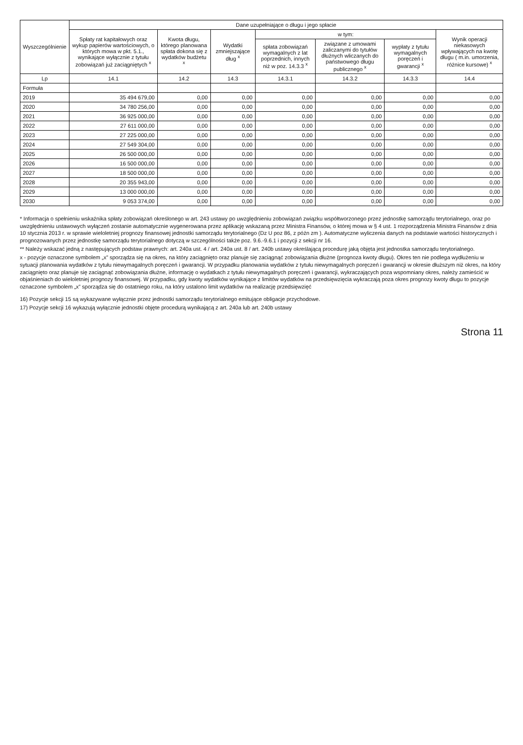| Wyszczególnienie | Dane uzupełniające o długu i jego spłacie | | | | | | |
| --- | --- | --- | --- | --- | --- | --- | --- |
| | Spłaty rat kapitałowych oraz wykup papierów wartościowych, o których mowa w pkt. 5.1., wynikające wyłącznie z tytułu zobowiązań już zaciągniętych <sup>x</sup> | Kwota długu, którego planowana spłata dokona się z wydatków budżetu <sup>x</sup> | Wydatki zmniejszające dług <sup>x</sup> | w tym: | | | Wynik operacji niekasowych wpływających na kwotę długu ( m.in. umorzenia, różnice kursowe) <sup>x</sup> |
| | | | | spłata zobowiązań wymagalnych z lat poprzednich, innych niż w poz. 14.3.3 <sup>x</sup> | związane z umowami zaliczanymi do tytułów dłużnych wliczanych do państwowego długu publicznego <sup>x</sup> | wypłaty z tytułu wymagalnych poręczeń i gwarancji <sup>x</sup> | |
| Lp | 14.1 | 14.2 | 14.3 | 14.3.1 | 14.3.2 | 14.3.3 | 14.4 |
| Formuła | | | | | | | |
| 2019 | 35 494 679,00 | 0,00 | 0,00 | 0,00 | 0,00 | 0,00 | 0,00 |
| 2020 | 34 780 256,00 | 0,00 | 0,00 | 0,00 | 0,00 | 0,00 | 0,00 |
| 2021 | 36 925 000,00 | 0,00 | 0,00 | 0,00 | 0,00 | 0,00 | 0,00 |
| 2022 | 27 611 000,00 | 0,00 | 0,00 | 0,00 | 0,00 | 0,00 | 0,00 |
| 2023 | 27 225 000,00 | 0,00 | 0,00 | 0,00 | 0,00 | 0,00 | 0,00 |
| 2024 | 27 549 304,00 | 0,00 | 0,00 | 0,00 | 0,00 | 0,00 | 0,00 |
| 2025 | 26 500 000,00 | 0,00 | 0,00 | 0,00 | 0,00 | 0,00 | 0,00 |
| 2026 | 16 500 000,00 | 0,00 | 0,00 | 0,00 | 0,00 | 0,00 | 0,00 |
| 2027 | 18 500 000,00 | 0,00 | 0,00 | 0,00 | 0,00 | 0,00 | 0,00 |
| 2028 | 20 355 943,00 | 0,00 | 0,00 | 0,00 | 0,00 | 0,00 | 0,00 |
| 2029 | 13 000 000,00 | 0,00 | 0,00 | 0,00 | 0,00 | 0,00 | 0,00 |
| 2030 | 9 053 374,00 | 0,00 | 0,00 | 0,00 | 0,00 | 0,00 | 0,00 |
* Informacja o spełnieniu wskaźnika spłaty zobowiązań określonego w art. 243 ustawy po uwzględnieniu zobowiązań związku współtworzonego przez jednostkę samorządu terytorialnego, oraz po uwzględnieniu ustawowych wyłączeń zostanie automatycznie wygenerowana przez aplikację wskazaną przez Ministra Finansów, o której mowa w § 4 ust. 1 rozporządzenia Ministra Finansów z dnia 10 stycznia 2013 r. w sprawie wieloletniej prognozy finansowej jednostki samorządu terytorialnego (Dz U poz 86, z późn zm ). Automatyczne wyliczenia danych na podstawie wartości historycznych i prognozowanych przez jednostkę samorządu terytorialnego dotyczą w szczególności także poz. 9.6.-9.6.1 i pozycji z sekcji nr 16.
** Należy wskazać jedną z następujących podstaw prawnych: art. 240a ust. 4 / art. 240a ust. 8 / art. 240b ustawy określającą procedurę jaką objęta jest jednostka samorządu terytorialnego.
x - pozycje oznaczone symbolem „x” sporządza się na okres, na który zaciągnięto oraz planuje się zaciągnąć zobowiązania dłużne (prognoza kwoty długu). Okres ten nie podlega wydłużeniu w sytuacji planowania wydatków z tytułu niewymagalnych poręczeń i gwarancji. W przypadku planowania wydatków z tytułu niewymagalnych poręczeń i gwarancji w okresie dłuższym niż okres, na który zaciągnięto oraz planuje się zaciągnąć zobowiązania dłużne, informację o wydatkach z tytułu niewymagalnych poręczeń i gwarancji, wykraczających poza wspomniany okres, należy zamieścić w objaśnieniach do wieloletniej prognozy finansowej. W przypadku, gdy kwoty wydatków wynikające z limitów wydatków na przedsięwzięcia wykraczają poza okres prognozy kwoty długu to pozycje oznaczone symbolem „x” sporządza się do ostatniego roku, na który ustalono limit wydatków na realizację przedsięwzięć
16) Pozycje sekcji 15 są wykazywane wyłącznie przez jednostki samorządu terytorialnego emitujące obligacje przychodowe.
17) Pozycje sekcji 16 wykazują wyłącznie jednostki objęte procedurą wynikającą z art. 240a lub art. 240b ustawy
Strona 11